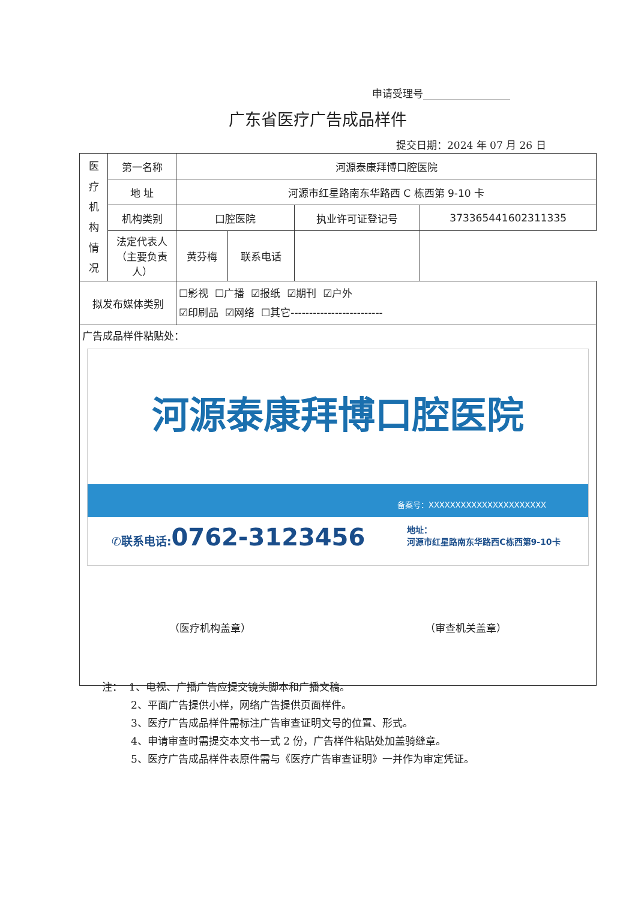申请受理号
广东省医疗广告成品样件
提交日期：2024 年 07 月 26 日
| 医 疗 机 构 情 况 | 第一名称 | 河源泰康拜博口腔医院 | | | |
| | 地 址 | 河源市红星路南东华路西 C 栋西第 9-10 卡 | | | |
| | 机构类别 | 口腔医院 | | 执业许可证登记号 | 373365441602311335 |
| | 法定代表人（主要负责人） | 黄芬梅 | 联系电话 | | |
| 拟发布媒体类别 | | ☐影视 ☐广播 ☑报纸 ☑期刊 ☑户外 ☑印刷品 ☑网络 ☐其它------------------------- | | | |
| 广告成品样件粘贴处： 河源泰康拜博口腔医院 备案号：XXXXXXXXXXXXXXXXXXXXXX ✆联系电话: 0762-3123456 地址： 河源市红星路南东华路西C栋西第9-10卡 （医疗机构盖章） （审查机关盖章） | | | | | |
注： 1、电视、广播广告应提交镜头脚本和广播文稿。
2、平面广告提供小样，网络广告提供页面样件。
3、医疗广告成品样件需标注广告审查证明文号的位置、形式。
4、申请审查时需提交本文书一式 2 份，广告样件粘贴处加盖骑缝章。
5、医疗广告成品样件表原件需与《医疗广告审查证明》一并作为审定凭证。